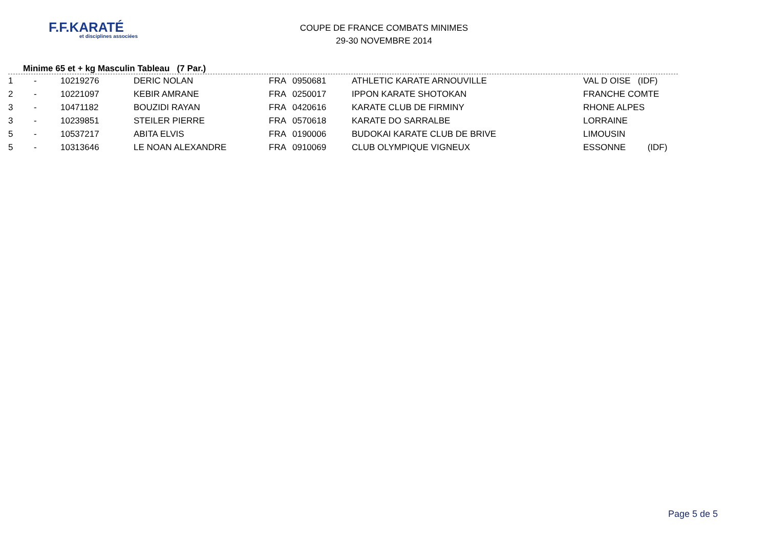F.F.KARATÉ
et disciplines associées
COUPE DE FRANCE COMBATS MINIMES
29-30 NOVEMBRE 2014
Minime 65 et + kg Masculin Tableau (7 Par.)
| 1 | - | 10219276 | DERIC NOLAN | FRA | 0950681 | ATHLETIC KARATE ARNOUVILLE | VAL D OISE (IDF) |
| 2 | - | 10221097 | KEBIR AMRANE | FRA | 0250017 | IPPON KARATE SHOTOKAN | FRANCHE COMTE |
| 3 | - | 10471182 | BOUZIDI RAYAN | FRA | 0420616 | KARATE CLUB DE FIRMINY | RHONE ALPES |
| 3 | - | 10239851 | STEILER PIERRE | FRA | 0570618 | KARATE DO SARRALBE | LORRAINE |
| 5 | - | 10537217 | ABITA ELVIS | FRA | 0190006 | BUDOKAI KARATE CLUB DE BRIVE | LIMOUSIN |
| 5 | - | 10313646 | LE NOAN ALEXANDRE | FRA | 0910069 | CLUB OLYMPIQUE VIGNEUX | ESSONNE (IDF) |
Page 5 de 5